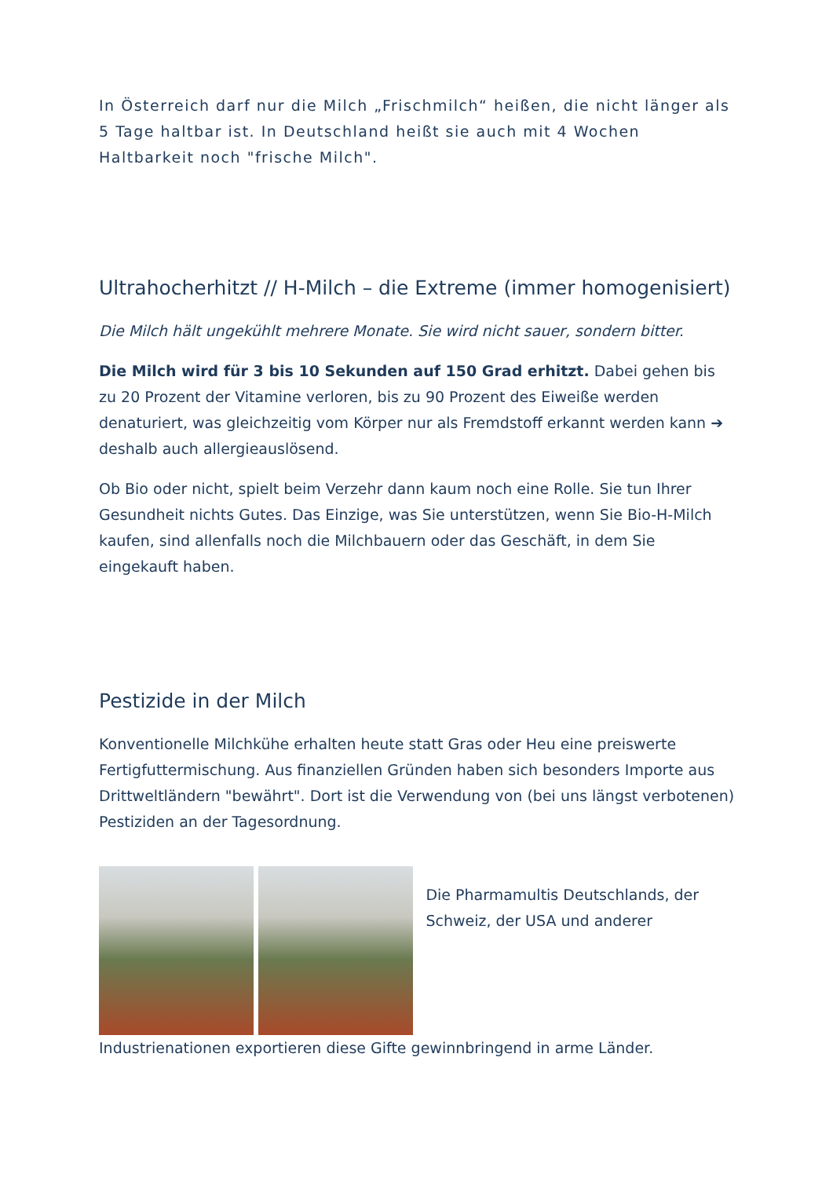In Österreich darf nur die Milch „Frischmilch“ heißen, die nicht länger als 5 Tage haltbar ist. In Deutschland heißt sie auch mit 4 Wochen Haltbarkeit noch "frische Milch".
Ultrahocherhitzt // H-Milch – die Extreme (immer homogenisiert)
Die Milch hält ungekühlt mehrere Monate. Sie wird nicht sauer, sondern bitter.
Die Milch wird für 3 bis 10 Sekunden auf 150 Grad erhitzt. Dabei gehen bis zu 20 Prozent der Vitamine verloren, bis zu 90 Prozent des Eiweiße werden denaturiert, was gleichzeitig vom Körper nur als Fremdstoff erkannt werden kann ➔ deshalb auch allergieauslösend.
Ob Bio oder nicht, spielt beim Verzehr dann kaum noch eine Rolle. Sie tun Ihrer Gesundheit nichts Gutes. Das Einzige, was Sie unterstützen, wenn Sie Bio-H-Milch kaufen, sind allenfalls noch die Milchbauern oder das Geschäft, in dem Sie eingekauft haben.
Pestizide in der Milch
Konventionelle Milchkühe erhalten heute statt Gras oder Heu eine preiswerte Fertigfuttermischung. Aus finanziellen Gründen haben sich besonders Importe aus Drittweltländern "bewährt". Dort ist die Verwendung von (bei uns längst verbotenen) Pestiziden an der Tagesordnung.
Die Pharmamultis Deutschlands, der Schweiz, der USA und anderer
Industrienationen exportieren diese Gifte gewinnbringend in arme Länder.